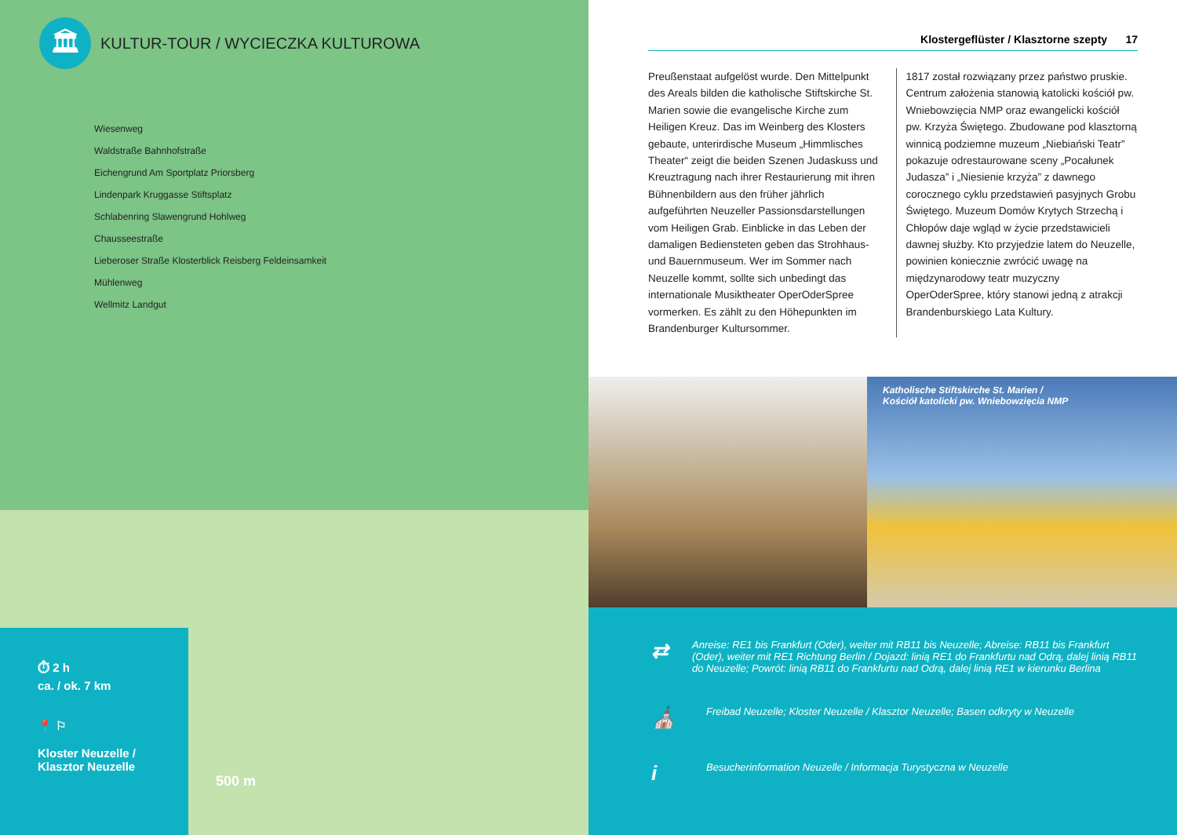🏛
KULTUR-TOUR / WYCIECZKA KULTUROWA
Wiesenweg
Waldstraße Bahnhofstraße
Eichengrund Am Sportplatz Priorsberg
Lindenpark Kruggasse Stiftsplatz
Schlabenring Slawengrund Hohlweg
Chausseestraße
Lieberoser Straße Klosterblick Reisberg Feldeinsamkeit
Mühlenweg
Wellmitz Landgut
⏱ 2 h
ca. / ok. 7 km
📍 ⚐
Kloster Neuzelle /
Klasztor Neuzelle
500 m
Klostergeflüster / Klasztorne szepty 17
Preußenstaat aufgelöst wurde. Den Mittelpunkt des Areals bilden die katholische Stiftskirche St. Marien sowie die evangelische Kirche zum Heiligen Kreuz. Das im Weinberg des Klosters gebaute, unterirdische Museum „Himmlisches Theater“ zeigt die beiden Szenen Judaskuss und Kreuztragung nach ihrer Restaurierung mit ihren Bühnenbildern aus den früher jährlich aufgeführten Neuzeller Passionsdarstellungen vom Heiligen Grab. Einblicke in das Leben der damaligen Bediensteten geben das Strohhaus- und Bauernmuseum. Wer im Sommer nach Neuzelle kommt, sollte sich unbedingt das internationale Musiktheater OperOderSpree vormerken. Es zählt zu den Höhepunkten im Brandenburger Kultursommer.
1817 został rozwiązany przez państwo pruskie. Centrum założenia stanowią katolicki kościół pw. Wniebowzięcia NMP oraz ewangelicki kościół pw. Krzyża Świętego. Zbudowane pod klasztorną winnicą podziemne muzeum „Niebiański Teatr” pokazuje odrestaurowane sceny „Pocałunek Judasza” i „Niesienie krzyża” z dawnego corocznego cyklu przedstawień pasyjnych Grobu Świętego. Muzeum Domów Krytych Strzechą i Chłopów daje wgląd w życie przedstawicieli dawnej służby. Kto przyjedzie latem do Neuzelle, powinien koniecznie zwrócić uwagę na międzynarodowy teatr muzyczny OperOderSpree, który stanowi jedną z atrakcji Brandenburskiego Lata Kultury.
Katholische Stiftskirche St. Marien /
Kościół katolicki pw. Wniebowzięcia NMP
⇄
Anreise: RE1 bis Frankfurt (Oder), weiter mit RB11 bis Neuzelle; Abreise: RB11 bis Frankfurt (Oder), weiter mit RE1 Richtung Berlin / Dojazd: linią RE1 do Frankfurtu nad Odrą, dalej linią RB11 do Neuzelle; Powrót: linią RB11 do Frankfurtu nad Odrą, dalej linią RE1 w kierunku Berlina
⛪
Freibad Neuzelle; Kloster Neuzelle / Klasztor Neuzelle; Basen odkryty w Neuzelle
i
Besucherinformation Neuzelle / Informacja Turystyczna w Neuzelle